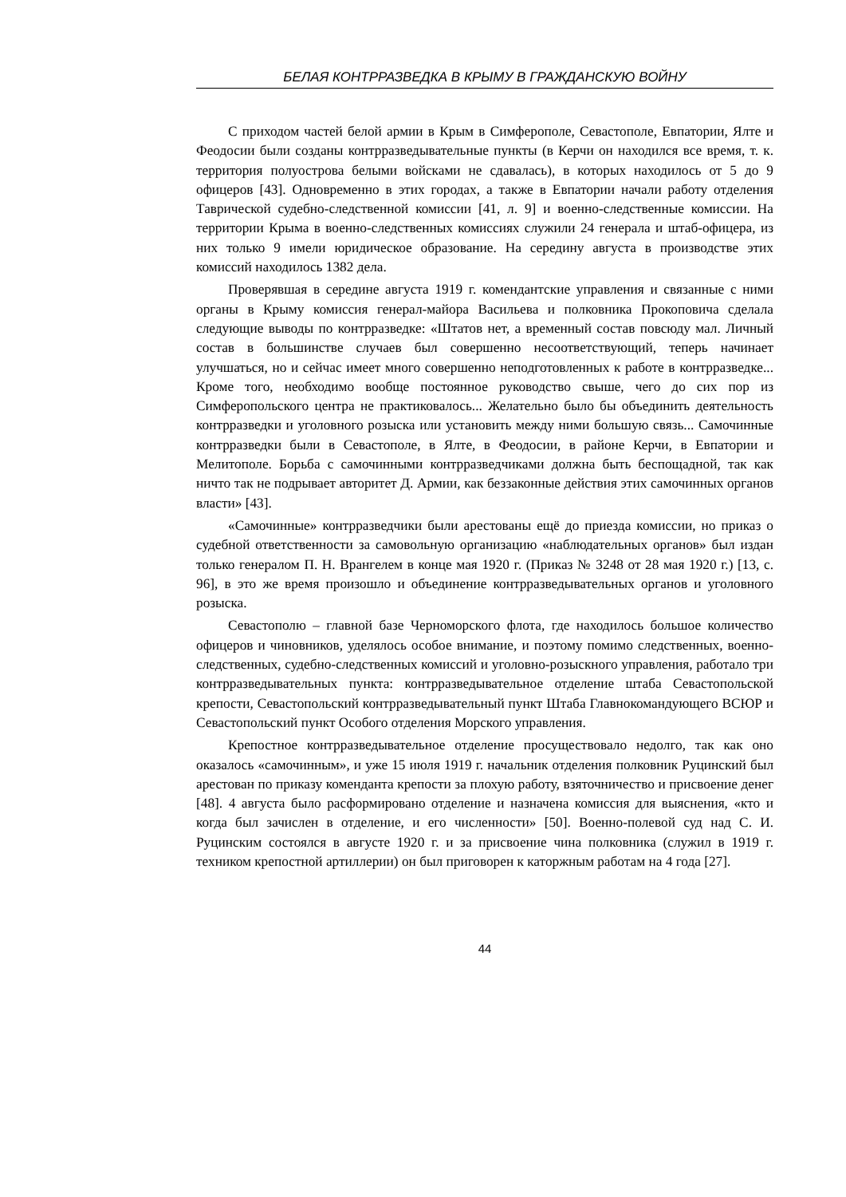БЕЛАЯ КОНТРРАЗВЕДКА В КРЫМУ В ГРАЖДАНСКУЮ ВОЙНУ
С приходом частей белой армии в Крым в Симферополе, Севастополе, Евпатории, Ялте и Феодосии были созданы контрразведывательные пункты (в Керчи он находился все время, т. к. территория полуострова белыми войсками не сдавалась), в которых находилось от 5 до 9 офицеров [43]. Одновременно в этих городах, а также в Евпатории начали работу отделения Таврической судебно-следственной комиссии [41, л. 9] и военно-следственные комиссии. На территории Крыма в военно-следственных комиссиях служили 24 генерала и штаб-офицера, из них только 9 имели юридическое образование. На середину августа в производстве этих комиссий находилось 1382 дела.
Проверявшая в середине августа 1919 г. комендантские управления и связанные с ними органы в Крыму комиссия генерал-майора Васильева и полковника Прокоповича сделала следующие выводы по контрразведке: «Штатов нет, а временный состав повсюду мал. Личный состав в большинстве случаев был совершенно несоответствующий, теперь начинает улучшаться, но и сейчас имеет много совершенно неподготовленных к работе в контрразведке... Кроме того, необходимо вообще постоянное руководство свыше, чего до сих пор из Симферопольского центра не практиковалось... Желательно было бы объединить деятельность контрразведки и уголовного розыска или установить между ними большую связь... Самочинные контрразведки были в Севастополе, в Ялте, в Феодосии, в районе Керчи, в Евпатории и Мелитополе. Борьба с самочинными контрразведчиками должна быть беспощадной, так как ничто так не подрывает авторитет Д. Армии, как беззаконные действия этих самочинных органов власти» [43].
«Самочинные» контрразведчики были арестованы ещё до приезда комиссии, но приказ о судебной ответственности за самовольную организацию «наблюдательных органов» был издан только генералом П. Н. Врангелем в конце мая 1920 г. (Приказ № 3248 от 28 мая 1920 г.) [13, с. 96], в это же время произошло и объединение контрразведывательных органов и уголовного розыска.
Севастополю – главной базе Черноморского флота, где находилось большое количество офицеров и чиновников, уделялось особое внимание, и поэтому помимо следственных, военно-следственных, судебно-следственных комиссий и уголовно-розыскного управления, работало три контрразведывательных пункта: контрразведывательное отделение штаба Севастопольской крепости, Севастопольский контрразведывательный пункт Штаба Главнокомандующего ВСЮР и Севастопольский пункт Особого отделения Морского управления.
Крепостное контрразведывательное отделение просуществовало недолго, так как оно оказалось «самочинным», и уже 15 июля 1919 г. начальник отделения полковник Руцинский был арестован по приказу коменданта крепости за плохую работу, взяточничество и присвоение денег [48]. 4 августа было расформировано отделение и назначена комиссия для выяснения, «кто и когда был зачислен в отделение, и его численности» [50]. Военно-полевой суд над С. И. Руцинским состоялся в августе 1920 г. и за присвоение чина полковника (служил в 1919 г. техником крепостной артиллерии) он был приговорен к каторжным работам на 4 года [27].
44